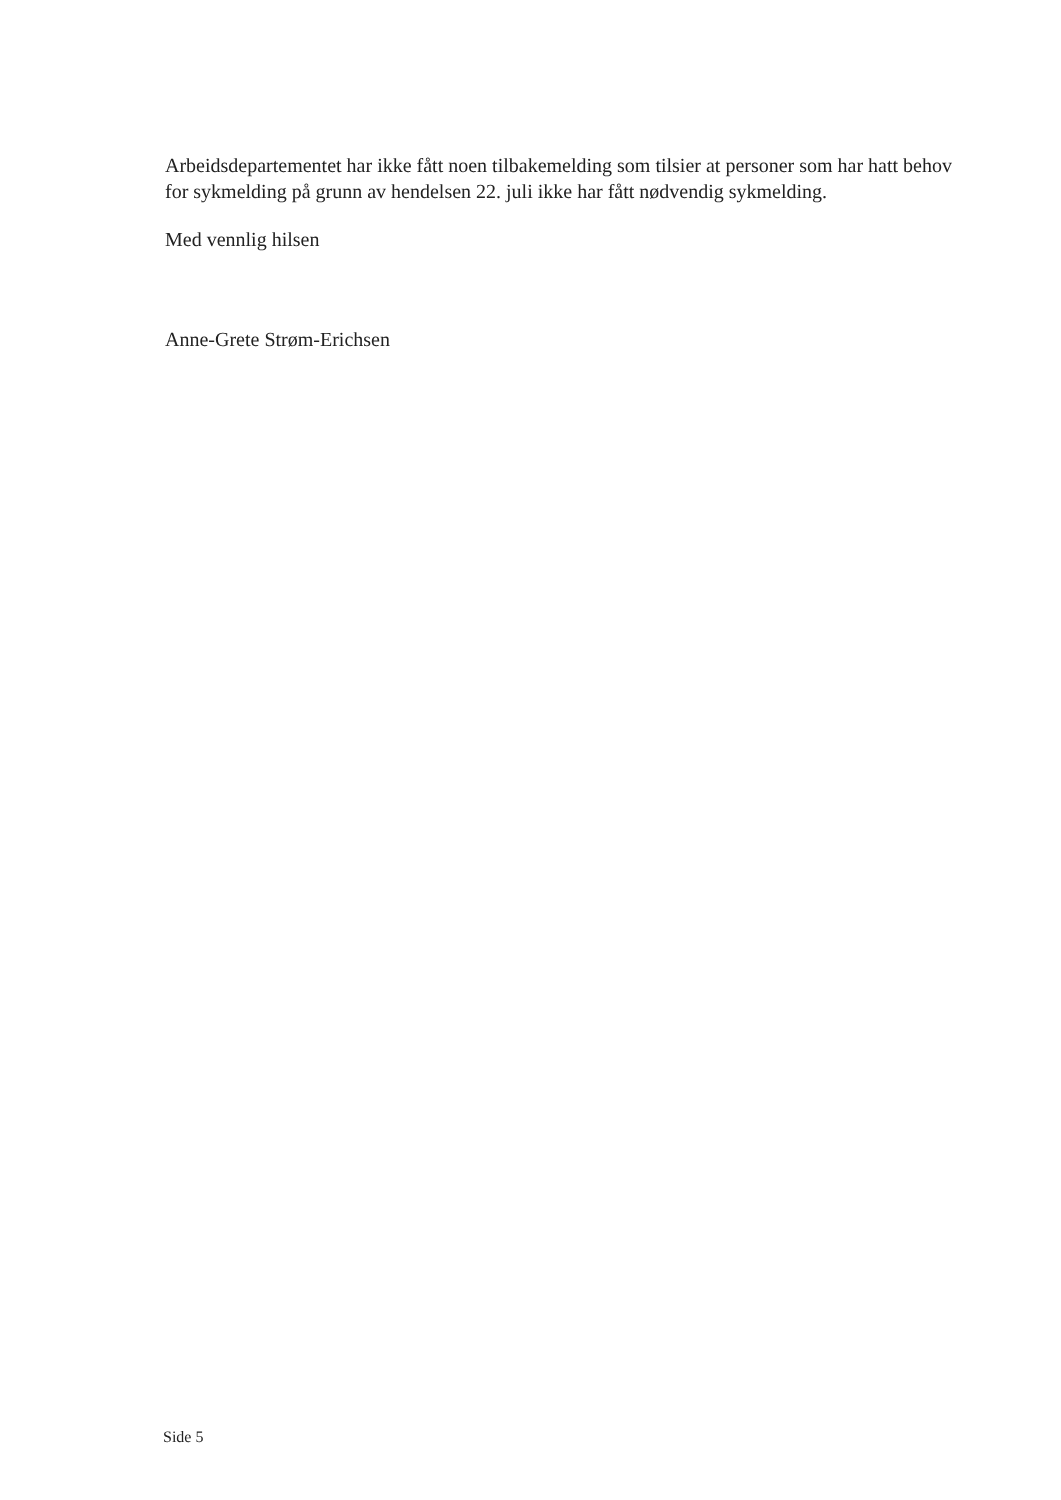Arbeidsdepartementet har ikke fått noen tilbakemelding som tilsier at personer som har hatt behov for sykmelding på grunn av hendelsen 22. juli ikke har fått nødvendig sykmelding.
Med vennlig hilsen
Anne-Grete Strøm-Erichsen
Side 5